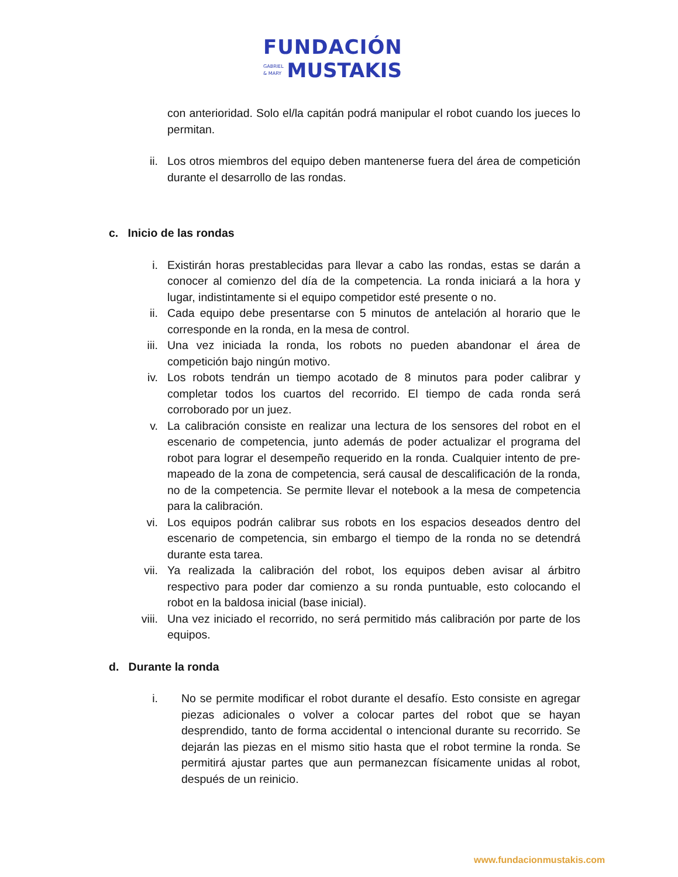FUNDACIÓN
GABRIEL
& MARY
MUSTAKIS
con anterioridad. Solo el/la capitán podrá manipular el robot cuando los jueces lo permitan.
ii. Los otros miembros del equipo deben mantenerse fuera del área de competición durante el desarrollo de las rondas.
c. Inicio de las rondas
i. Existirán horas prestablecidas para llevar a cabo las rondas, estas se darán a conocer al comienzo del día de la competencia. La ronda iniciará a la hora y lugar, indistintamente si el equipo competidor esté presente o no.
ii. Cada equipo debe presentarse con 5 minutos de antelación al horario que le corresponde en la ronda, en la mesa de control.
iii. Una vez iniciada la ronda, los robots no pueden abandonar el área de competición bajo ningún motivo.
iv. Los robots tendrán un tiempo acotado de 8 minutos para poder calibrar y completar todos los cuartos del recorrido. El tiempo de cada ronda será corroborado por un juez.
v. La calibración consiste en realizar una lectura de los sensores del robot en el escenario de competencia, junto además de poder actualizar el programa del robot para lograr el desempeño requerido en la ronda. Cualquier intento de pre-mapeado de la zona de competencia, será causal de descalificación de la ronda, no de la competencia. Se permite llevar el notebook a la mesa de competencia para la calibración.
vi. Los equipos podrán calibrar sus robots en los espacios deseados dentro del escenario de competencia, sin embargo el tiempo de la ronda no se detendrá durante esta tarea.
vii. Ya realizada la calibración del robot, los equipos deben avisar al árbitro respectivo para poder dar comienzo a su ronda puntuable, esto colocando el robot en la baldosa inicial (base inicial).
viii. Una vez iniciado el recorrido, no será permitido más calibración por parte de los equipos.
d. Durante la ronda
i. No se permite modificar el robot durante el desafío. Esto consiste en agregar piezas adicionales o volver a colocar partes del robot que se hayan desprendido, tanto de forma accidental o intencional durante su recorrido. Se dejarán las piezas en el mismo sitio hasta que el robot termine la ronda. Se permitirá ajustar partes que aun permanezcan físicamente unidas al robot, después de un reinicio.
www.fundacionmustakis.com